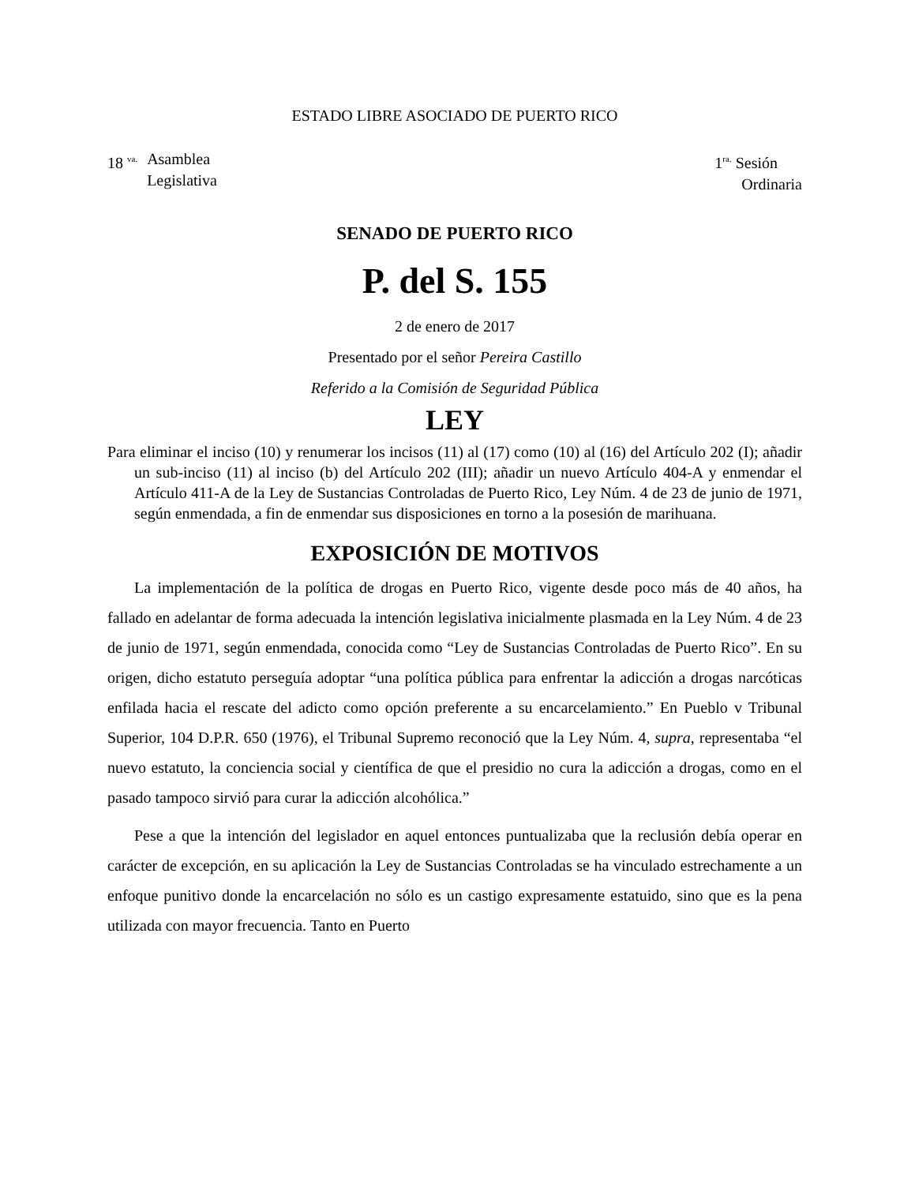ESTADO LIBRE ASOCIADO DE PUERTO RICO
18 <sup>va.</sup> Asamblea
Legislativa
1<sup>ra.</sup> Sesión
Ordinaria
SENADO DE PUERTO RICO
P. del S. 155
2 de enero de 2017
Presentado por el señor Pereira Castillo
Referido a la Comisión de Seguridad Pública
LEY
Para eliminar el inciso (10) y renumerar los incisos (11) al (17) como (10) al (16) del Artículo 202 (I); añadir un sub-inciso (11) al inciso (b) del Artículo 202 (III); añadir un nuevo Artículo 404-A y enmendar el Artículo 411-A de la Ley de Sustancias Controladas de Puerto Rico, Ley Núm. 4 de 23 de junio de 1971, según enmendada, a fin de enmendar sus disposiciones en torno a la posesión de marihuana.
EXPOSICIÓN DE MOTIVOS
La implementación de la política de drogas en Puerto Rico, vigente desde poco más de 40 años, ha fallado en adelantar de forma adecuada la intención legislativa inicialmente plasmada en la Ley Núm. 4 de 23 de junio de 1971, según enmendada, conocida como “Ley de Sustancias Controladas de Puerto Rico”. En su origen, dicho estatuto perseguía adoptar “una política pública para enfrentar la adicción a drogas narcóticas enfilada hacia el rescate del adicto como opción preferente a su encarcelamiento.” En Pueblo v Tribunal Superior, 104 D.P.R. 650 (1976), el Tribunal Supremo reconoció que la Ley Núm. 4, supra, representaba “el nuevo estatuto, la conciencia social y científica de que el presidio no cura la adicción a drogas, como en el pasado tampoco sirvió para curar la adicción alcohólica.”
Pese a que la intención del legislador en aquel entonces puntualizaba que la reclusión debía operar en carácter de excepción, en su aplicación la Ley de Sustancias Controladas se ha vinculado estrechamente a un enfoque punitivo donde la encarcelación no sólo es un castigo expresamente estatuido, sino que es la pena utilizada con mayor frecuencia. Tanto en Puerto